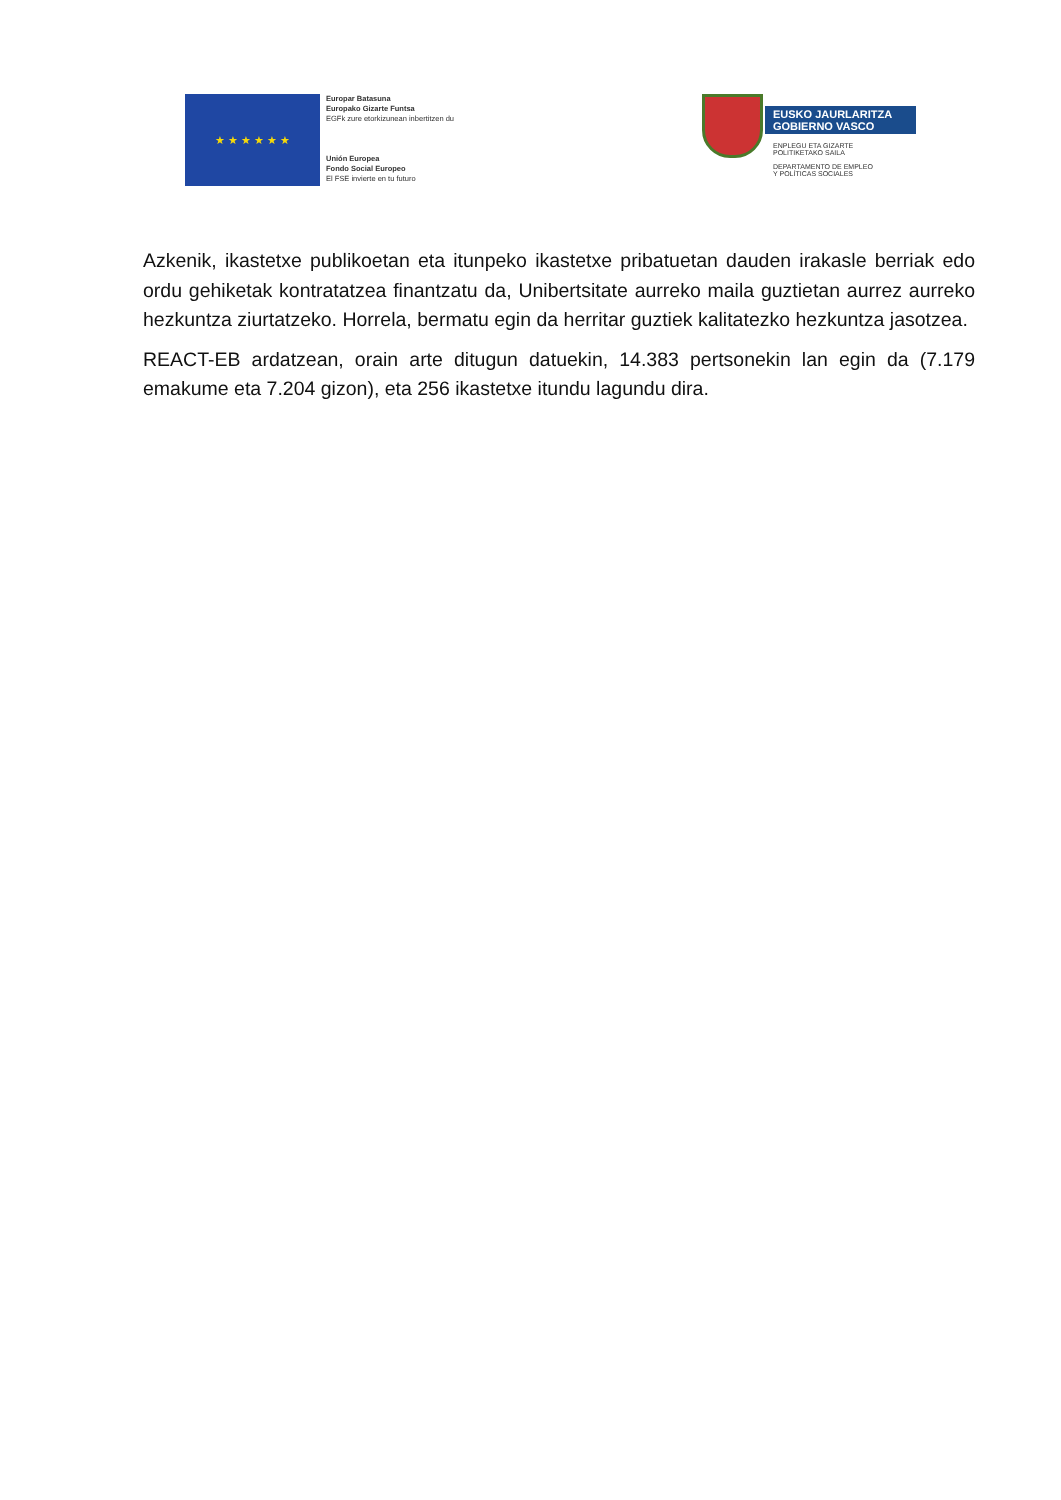★ ★ ★ ★ ★ ★
Europar Batasuna
Europako Gizarte Funtsa
EGFk zure etorkizunean inbertitzen du
Unión Europea
Fondo Social Europeo
El FSE invierte en tu futuro
EUSKO JAURLARITZA
GOBIERNO VASCO
ENPLEGU ETA GIZARTE
POLITIKETAKO SAILA
DEPARTAMENTO DE EMPLEO
Y POLÍTICAS SOCIALES
Azkenik, ikastetxe publikoetan eta itunpeko ikastetxe pribatuetan dauden irakasle berriak edo ordu gehiketak kontratatzea finantzatu da, Unibertsitate aurreko maila guztietan aurrez aurreko hezkuntza ziurtatzeko. Horrela, bermatu egin da herritar guztiek kalitatezko hezkuntza jasotzea.
REACT-EB ardatzean, orain arte ditugun datuekin, 14.383 pertsonekin lan egin da (7.179 emakume eta 7.204 gizon), eta 256 ikastetxe itundu lagundu dira.